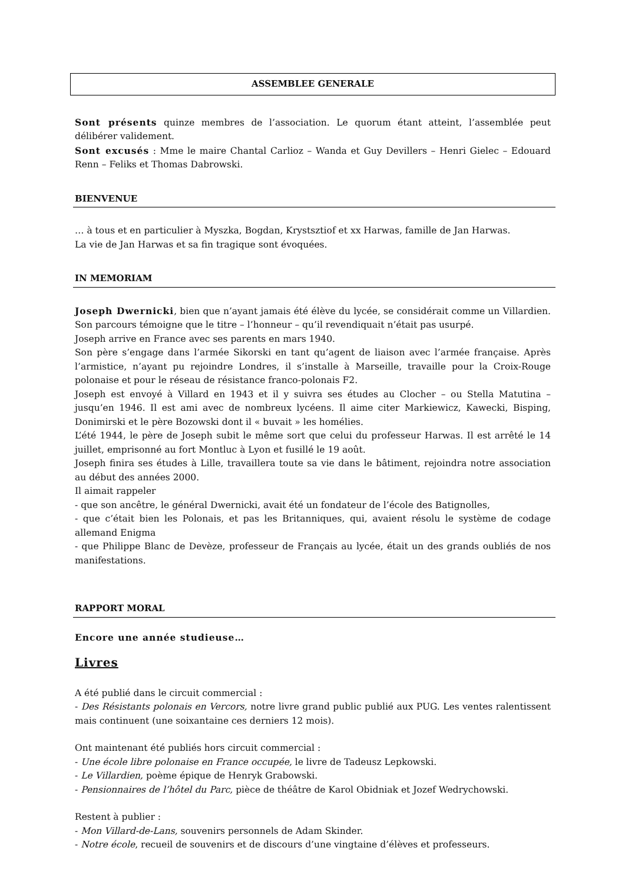ASSEMBLEE GENERALE
Sont présents quinze membres de l’association. Le quorum étant atteint, l’assemblée peut délibérer validement.
Sont excusés : Mme le maire Chantal Carlioz – Wanda et Guy Devillers – Henri Gielec – Edouard Renn – Feliks et Thomas Dabrowski.
BIENVENUE
… à tous et en particulier à Myszka, Bogdan, Krystsztiof et xx Harwas, famille de Jan Harwas.
La vie de Jan Harwas et sa fin tragique sont évoquées.
IN MEMORIAM
Joseph Dwernicki, bien que n’ayant jamais été élève du lycée, se considérait comme un Villardien. Son parcours témoigne que le titre – l’honneur – qu’il revendiquait n’était pas usurpé.
Joseph arrive en France avec ses parents en mars 1940.
Son père s’engage dans l’armée Sikorski en tant qu’agent de liaison avec l’armée française. Après l’armistice, n’ayant pu rejoindre Londres, il s’installe à Marseille, travaille pour la Croix-Rouge polonaise et pour le réseau de résistance franco-polonais F2.
Joseph est envoyé à Villard en 1943 et il y suivra ses études au Clocher – ou Stella Matutina – jusqu’en 1946. Il est ami avec de nombreux lycéens. Il aime citer Markiewicz, Kawecki, Bisping, Donimirski et le père Bozowski dont il « buvait » les homélies.
L’été 1944, le père de Joseph subit le même sort que celui du professeur Harwas. Il est arrêté le 14 juillet, emprisonné au fort Montluc à Lyon et fusillé le 19 août.
Joseph finira ses études à Lille, travaillera toute sa vie dans le bâtiment, rejoindra notre association au début des années 2000.
Il aimait rappeler
- que son ancêtre, le général Dwernicki, avait été un fondateur de l’école des Batignolles,
- que c’était bien les Polonais, et pas les Britanniques, qui, avaient résolu le système de codage allemand Enigma
- que Philippe Blanc de Devèze, professeur de Français au lycée, était un des grands oubliés de nos manifestations.
RAPPORT MORAL
Encore une année studieuse…
Livres
A été publié dans le circuit commercial :
- Des Résistants polonais en Vercors, notre livre grand public publié aux PUG. Les ventes ralentissent mais continuent (une soixantaine ces derniers 12 mois).
Ont maintenant été publiés hors circuit commercial :
- Une école libre polonaise en France occupée, le livre de Tadeusz Lepkowski.
- Le Villardien, poème épique de Henryk Grabowski.
- Pensionnaires de l’hôtel du Parc, pièce de théâtre de Karol Obidniak et Jozef Wedrychowski.
Restent à publier :
- Mon Villard-de-Lans, souvenirs personnels de Adam Skinder.
- Notre école, recueil de souvenirs et de discours d’une vingtaine d’élèves et professeurs.